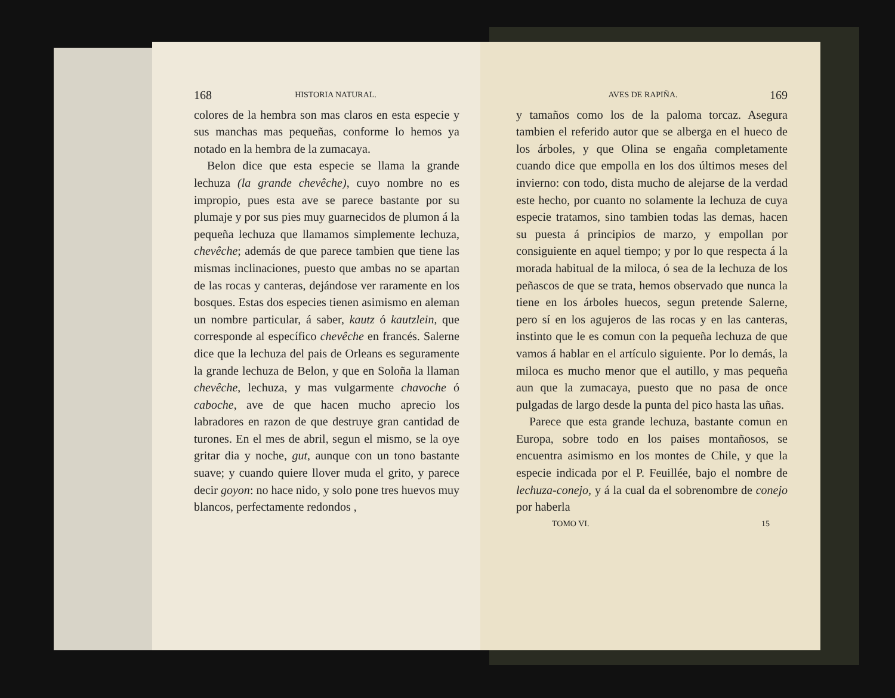168 HISTORIA NATURAL.
colores de la hembra son mas claros en esta especie y sus manchas mas pequeñas, conforme lo hemos ya notado en la hembra de la zumacaya.
Belon dice que esta especie se llama la grande lechuza (la grande chevêche), cuyo nombre no es impropio, pues esta ave se parece bastante por su plumaje y por sus pies muy guarnecidos de plumon á la pequeña lechuza que llamamos simplemente lechuza, chevêche; además de que parece tambien que tiene las mismas inclinaciones, puesto que ambas no se apartan de las rocas y canteras, dejándose ver raramente en los bosques. Estas dos especies tienen asimismo en aleman un nombre particular, á saber, kautz ó kautzlein, que corresponde al específico chevêche en francés. Salerne dice que la lechuza del pais de Orleans es seguramente la grande lechuza de Belon, y que en Soloña la llaman chevêche, lechuza, y mas vulgarmente chavoche ó caboche, ave de que hacen mucho aprecio los labradores en razon de que destruye gran cantidad de turones. En el mes de abril, segun el mismo, se la oye gritar dia y noche, gut, aunque con un tono bastante suave; y cuando quiere llover muda el grito, y parece decir goyon: no hace nido, y solo pone tres huevos muy blancos, perfectamente redondos ,
AVES DE RAPIÑA. 169
y tamaños como los de la paloma torcaz. Asegura tambien el referido autor que se alberga en el hueco de los árboles, y que Olina se engaña completamente cuando dice que empolla en los dos últimos meses del invierno: con todo, dista mucho de alejarse de la verdad este hecho, por cuanto no solamente la lechuza de cuya especie tratamos, sino tambien todas las demas, hacen su puesta á principios de marzo, y empollan por consiguiente en aquel tiempo; y por lo que respecta á la morada habitual de la miloca, ó sea de la lechuza de los peñascos de que se trata, hemos observado que nunca la tiene en los árboles huecos, segun pretende Salerne, pero sí en los agujeros de las rocas y en las canteras, instinto que le es comun con la pequeña lechuza de que vamos á hablar en el artículo siguiente. Por lo demás, la miloca es mucho menor que el autillo, y mas pequeña aun que la zumacaya, puesto que no pasa de once pulgadas de largo desde la punta del pico hasta las uñas.
Parece que esta grande lechuza, bastante comun en Europa, sobre todo en los paises montañosos, se encuentra asimismo en los montes de Chile, y que la especie indicada por el P. Feuillée, bajo el nombre de lechuza-conejo, y á la cual da el sobrenombre de conejo por haberla
TOMO VI. 15